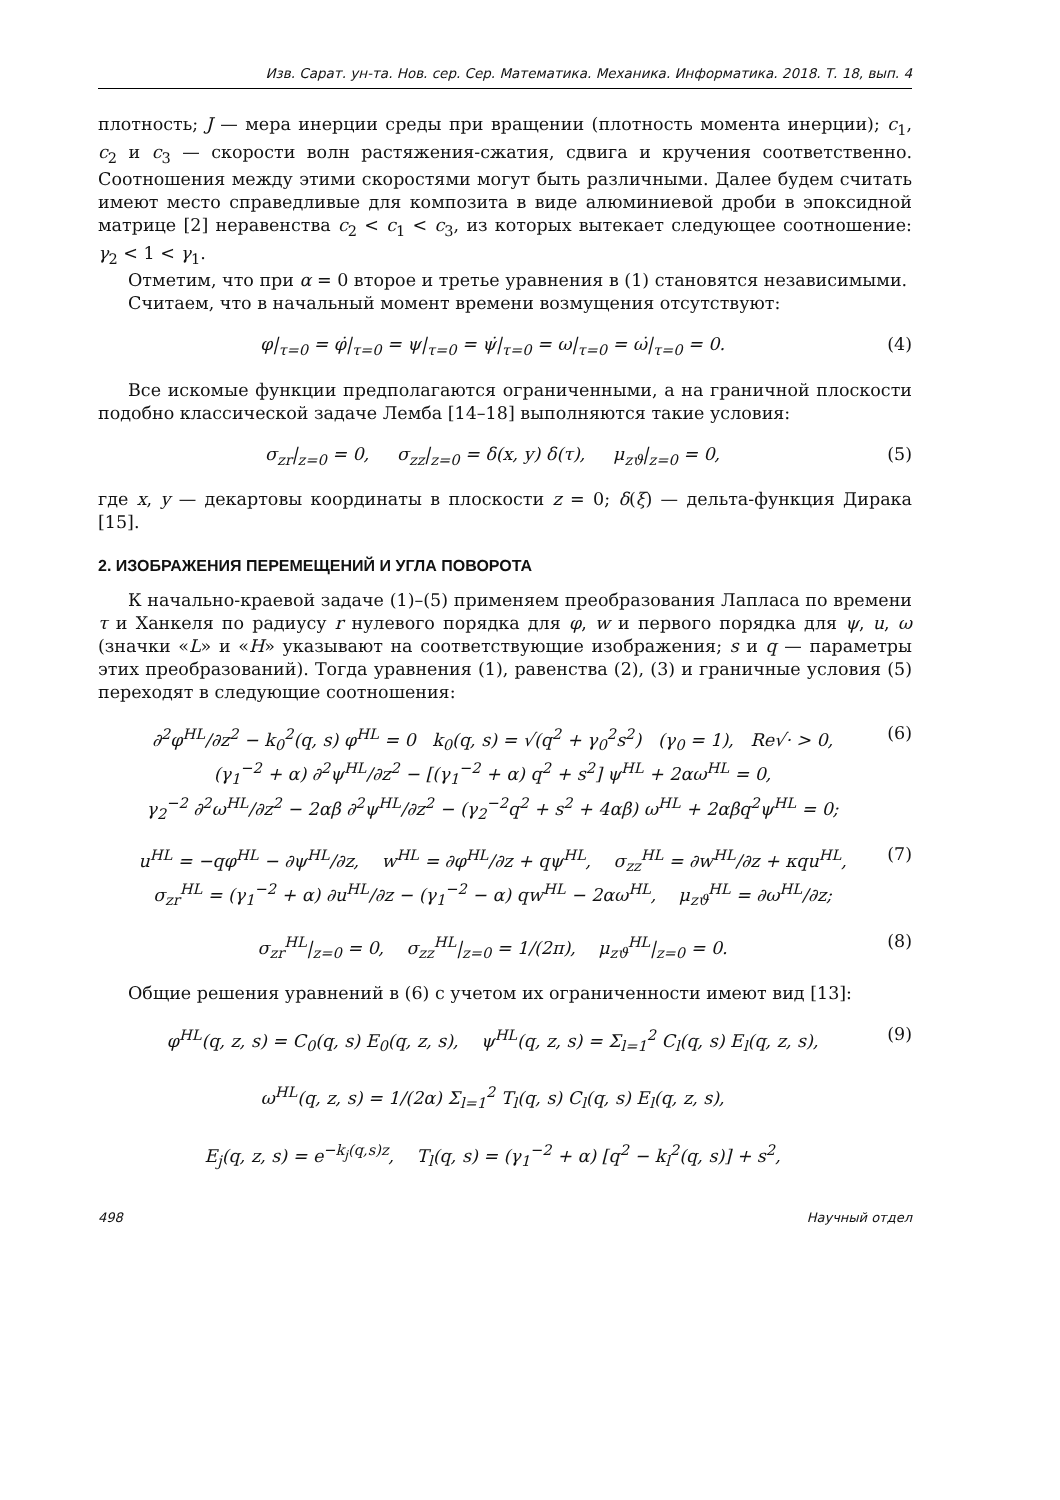Изв. Сарат. ун-та. Нов. сер. Сер. Математика. Механика. Информатика. 2018. Т. 18, вып. 4
плотность; J — мера инерции среды при вращении (плотность момента инерции); c<sub>1</sub>, c<sub>2</sub> и c<sub>3</sub> — скорости волн растяжения-сжатия, сдвига и кручения соответственно. Соотношения между этими скоростями могут быть различными. Далее будем считать имеют место справедливые для композита в виде алюминиевой дроби в эпоксидной матрице [2] неравенства c<sub>2</sub> < c<sub>1</sub> < c<sub>3</sub>, из которых вытекает следующее соотношение: γ<sub>2</sub> < 1 < γ<sub>1</sub>.
Отметим, что при α = 0 второе и третье уравнения в (1) становятся независимыми.
Считаем, что в начальный момент времени возмущения отсутствуют:
φ|<sub>τ=0</sub> = φ̇|<sub>τ=0</sub> = ψ|<sub>τ=0</sub> = ψ̇|<sub>τ=0</sub> = ω|<sub>τ=0</sub> = ω̇|<sub>τ=0</sub> = 0. (4)
Все искомые функции предполагаются ограниченными, а на граничной плоскости подобно классической задаче Лемба [14–18] выполняются такие условия:
σ<sub>zr</sub>|<sub>z=0</sub> = 0, σ<sub>zz</sub>|<sub>z=0</sub> = δ(x, y) δ(τ), μ<sub>zϑ</sub>|<sub>z=0</sub> = 0, (5)
где x, y — декартовы координаты в плоскости z = 0; δ(ξ) — дельта-функция Дирака [15].
2. ИЗОБРАЖЕНИЯ ПЕРЕМЕЩЕНИЙ И УГЛА ПОВОРОТА
К начально-краевой задаче (1)–(5) применяем преобразования Лапласа по времени τ и Ханкеля по радиусу r нулевого порядка для φ, w и первого порядка для ψ, u, ω (значки «L» и «H» указывают на соответствующие изображения; s и q — параметры этих преобразований). Тогда уравнения (1), равенства (2), (3) и граничные условия (5) переходят в следующие соотношения:
∂<sup>2</sup>φ<sup>HL</sup>/∂z<sup>2</sup> − k<sub>0</sub><sup>2</sup>(q, s) φ<sup>HL</sup> = 0 k<sub>0</sub>(q, s) = √(q<sup>2</sup> + γ<sub>0</sub><sup>2</sup>s<sup>2</sup>) (γ<sub>0</sub> = 1), Re√· > 0,
(γ<sub>1</sub><sup>−2</sup> + α) ∂<sup>2</sup>ψ<sup>HL</sup>/∂z<sup>2</sup> − [(γ<sub>1</sub><sup>−2</sup> + α) q<sup>2</sup> + s<sup>2</sup>] ψ<sup>HL</sup> + 2αω<sup>HL</sup> = 0,
γ<sub>2</sub><sup>−2</sup> ∂<sup>2</sup>ω<sup>HL</sup>/∂z<sup>2</sup> − 2αβ ∂<sup>2</sup>ψ<sup>HL</sup>/∂z<sup>2</sup> − (γ<sub>2</sub><sup>−2</sup>q<sup>2</sup> + s<sup>2</sup> + 4αβ) ω<sup>HL</sup> + 2αβq<sup>2</sup>ψ<sup>HL</sup> = 0; (6)
u<sup>HL</sup> = −qφ<sup>HL</sup> − ∂ψ<sup>HL</sup>/∂z, w<sup>HL</sup> = ∂φ<sup>HL</sup>/∂z + qψ<sup>HL</sup>, σ<sub>zz</sub><sup>HL</sup> = ∂w<sup>HL</sup>/∂z + κqu<sup>HL</sup>,
σ<sub>zr</sub><sup>HL</sup> = (γ<sub>1</sub><sup>−2</sup> + α) ∂u<sup>HL</sup>/∂z − (γ<sub>1</sub><sup>−2</sup> − α) qw<sup>HL</sup> − 2αω<sup>HL</sup>, μ<sub>zϑ</sub><sup>HL</sup> = ∂ω<sup>HL</sup>/∂z; (7)
σ<sub>zr</sub><sup>HL</sup>|<sub>z=0</sub> = 0, σ<sub>zz</sub><sup>HL</sup>|<sub>z=0</sub> = 1/(2π), μ<sub>zϑ</sub><sup>HL</sup>|<sub>z=0</sub> = 0. (8)
Общие решения уравнений в (6) с учетом их ограниченности имеют вид [13]:
φ<sup>HL</sup>(q, z, s) = C<sub>0</sub>(q, s) E<sub>0</sub>(q, z, s), ψ<sup>HL</sup>(q, z, s) = Σ<sub>l=1</sub><sup>2</sup> C<sub>l</sub>(q, s) E<sub>l</sub>(q, z, s),
ω<sup>HL</sup>(q, z, s) = 1/(2α) Σ<sub>l=1</sub><sup>2</sup> T<sub>l</sub>(q, s) C<sub>l</sub>(q, s) E<sub>l</sub>(q, z, s),
E<sub>j</sub>(q, z, s) = e<sup>−k<sub>j</sub>(q,s)z</sup>, T<sub>l</sub>(q, s) = (γ<sub>1</sub><sup>−2</sup> + α) [q<sup>2</sup> − k<sub>l</sub><sup>2</sup>(q, s)] + s<sup>2</sup>, (9)
498 Научный отдел